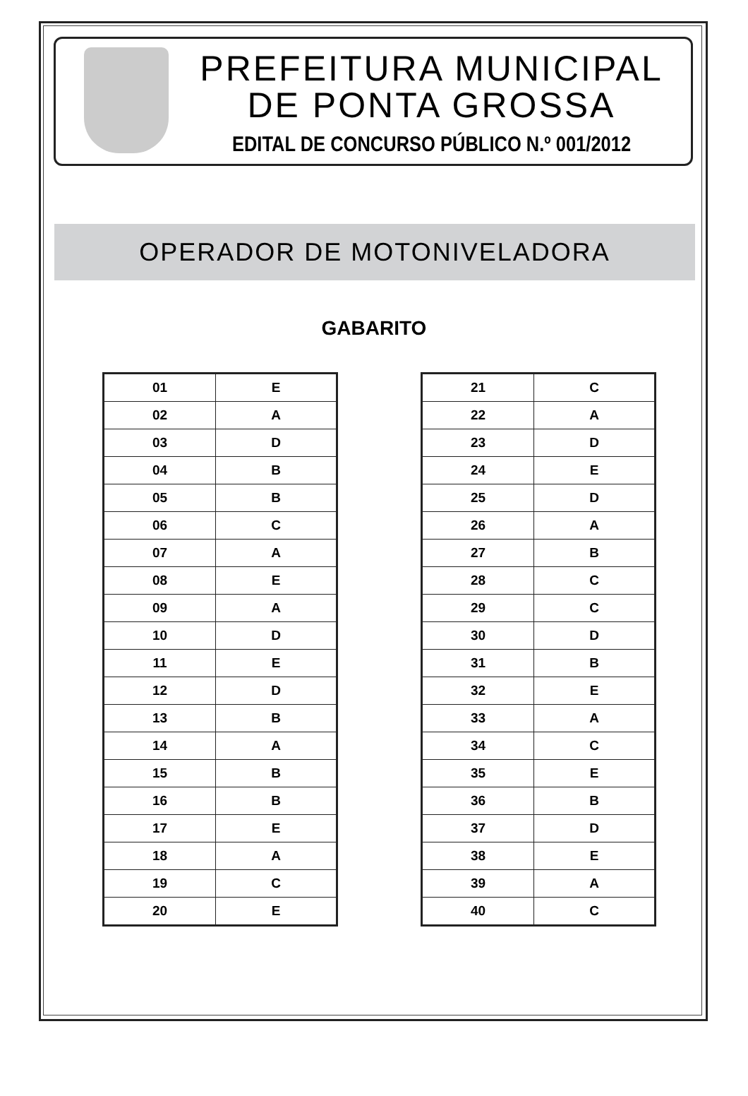PREFEITURA MUNICIPAL
DE PONTA GROSSA
EDITAL DE CONCURSO PÚBLICO N.º 001/2012
OPERADOR DE MOTONIVELADORA
GABARITO
| 01 | E |
| 02 | A |
| 03 | D |
| 04 | B |
| 05 | B |
| 06 | C |
| 07 | A |
| 08 | E |
| 09 | A |
| 10 | D |
| 11 | E |
| 12 | D |
| 13 | B |
| 14 | A |
| 15 | B |
| 16 | B |
| 17 | E |
| 18 | A |
| 19 | C |
| 20 | E |
| 21 | C |
| 22 | A |
| 23 | D |
| 24 | E |
| 25 | D |
| 26 | A |
| 27 | B |
| 28 | C |
| 29 | C |
| 30 | D |
| 31 | B |
| 32 | E |
| 33 | A |
| 34 | C |
| 35 | E |
| 36 | B |
| 37 | D |
| 38 | E |
| 39 | A |
| 40 | C |